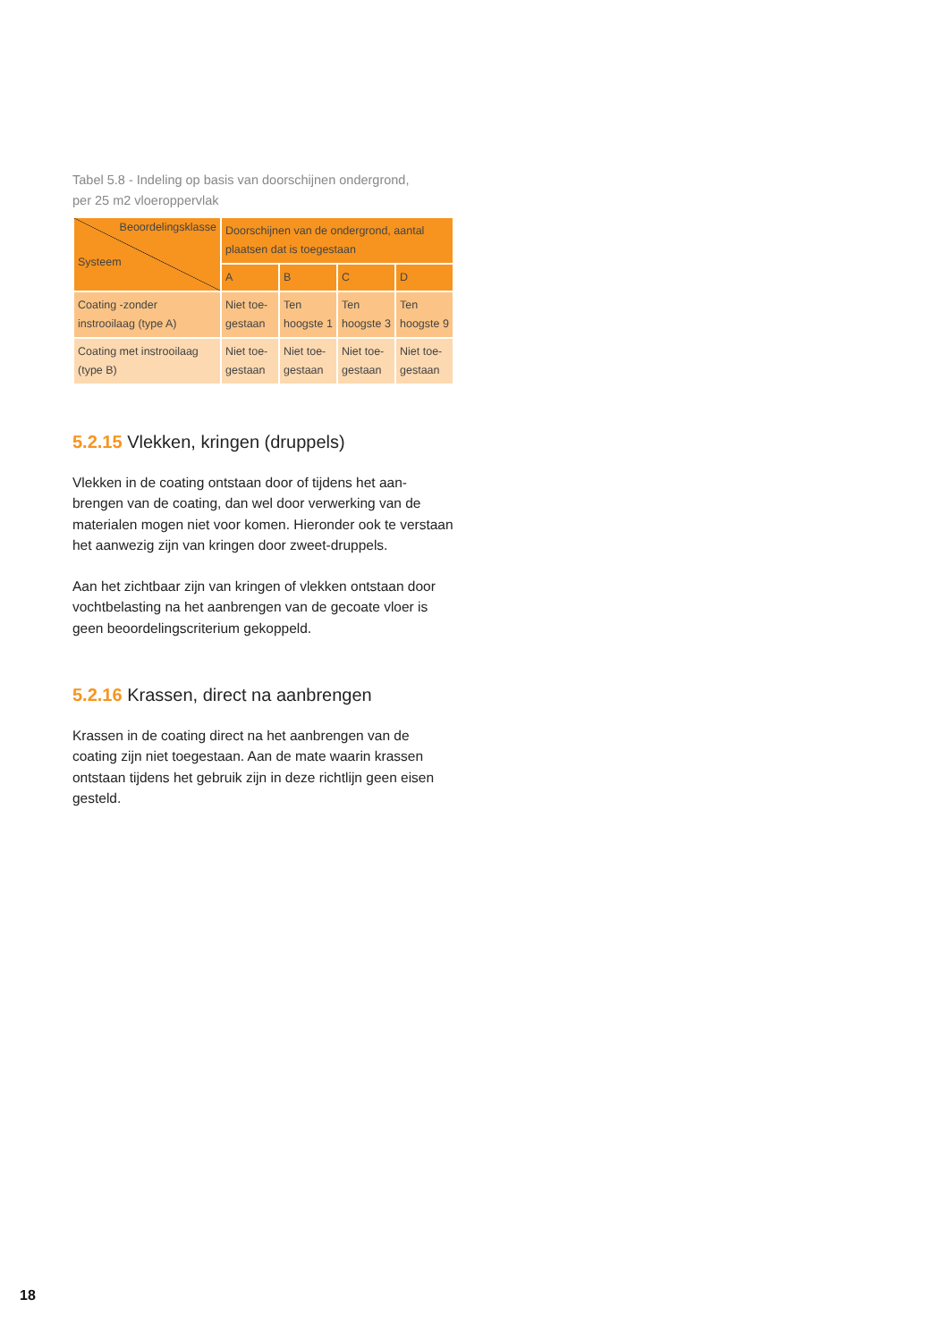Tabel 5.8 - Indeling op basis van doorschijnen ondergrond,
per 25 m2 vloeroppervlak
| Beoordelingsklasse Systeem | Doorschijnen van de ondergrond, aantal plaatsen dat is toegestaan | | | |
| | A | B | C | D |
| Coating -zonder instrooilaag (type A) | Niet toe-gestaan | Ten hoogste 1 | Ten hoogste 3 | Ten hoogste 9 |
| Coating met instrooilaag (type B) | Niet toe-gestaan | Niet toe-gestaan | Niet toe-gestaan | Niet toe-gestaan |
5.2.15 Vlekken, kringen (druppels)
Vlekken in de coating ontstaan door of tijdens het aan-brengen van de coating, dan wel door verwerking van de materialen mogen niet voor komen. Hieronder ook te verstaan het aanwezig zijn van kringen door zweet-druppels.
Aan het zichtbaar zijn van kringen of vlekken ontstaan door vochtbelasting na het aanbrengen van de gecoate vloer is geen beoordelingscriterium gekoppeld.
5.2.16 Krassen, direct na aanbrengen
Krassen in de coating direct na het aanbrengen van de coating zijn niet toegestaan. Aan de mate waarin krassen ontstaan tijdens het gebruik zijn in deze richtlijn geen eisen gesteld.
18